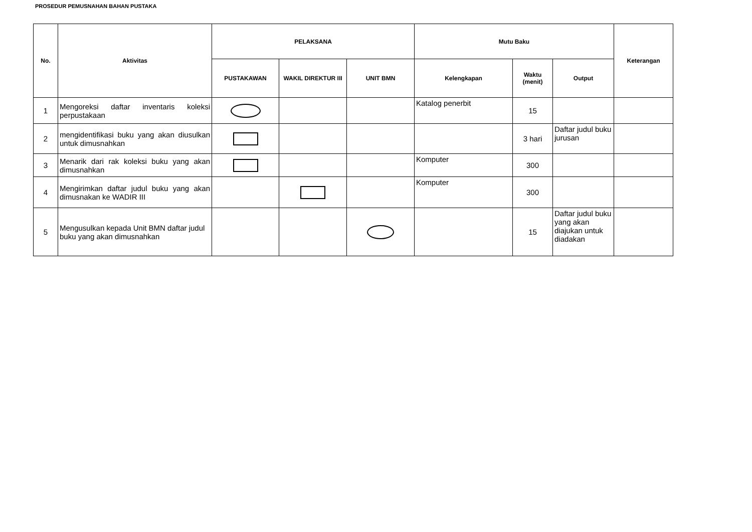PROSEDUR PEMUSNAHAN BAHAN PUSTAKA
| No. | Aktivitas | PELAKSANA | | | Mutu Baku | | | Keterangan |
| --- | --- | --- | --- | --- | --- | --- | --- | --- |
| | | PUSTAKAWAN | WAKIL DIREKTUR III | UNIT BMN | Kelengkapan | Waktu (menit) | Output | |
| 1 | Mengoreksi daftar inventaris koleksi perpustakaan | | | | Katalog penerbit | 15 | | |
| 2 | mengidentifikasi buku yang akan diusulkan untuk dimusnahkan | | | | | 3 hari | Daftar judul buku jurusan | |
| 3 | Menarik dari rak koleksi buku yang akan dimusnahkan | | | | Komputer | 300 | | |
| 4 | Mengirimkan daftar judul buku yang akan dimusnakan ke WADIR III | | | | Komputer | 300 | | |
| 5 | Mengusulkan kepada Unit BMN daftar judul buku yang akan dimusnahkan | | | | | 15 | Daftar judul buku yang akan diajukan untuk diadakan | |